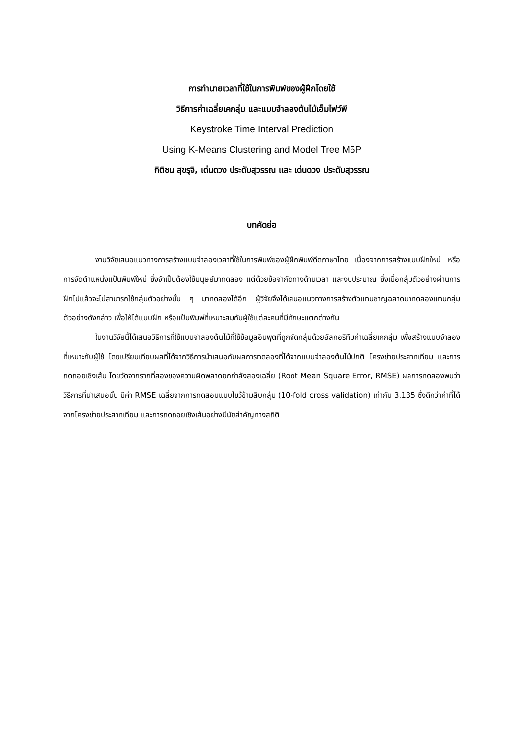การทำนายเวลาที่ใช้ในการพิมพ์ของผู้ฝึกโดยใช้
วิธีการค่าเฉลี่ยเคกลุ่ม และแบบจำลองต้นไม้เอ็มไฟว์พี
Keystroke Time Interval Prediction
Using K-Means Clustering and Model Tree M5P
กิติชน สุขรุจิ, เด่นดวง ประดับสุวรรณ และ เด่นดวง ประดับสุวรรณ
บทคัดย่อ
งานวิจัยเสนอแนวทางการสร้างแบบจำลองเวลาที่ใช้ในการพิมพ์ของผู้ฝึกพิมพ์ดีดภาษาไทย เนื่องจากการสร้างแบบฝึกใหม่ หรือการจัดตำแหน่งแป้นพิมพ์ใหม่ ซึ่งจำเป็นต้องใช้มนุษย์มาทดลอง แต่ด้วยข้อจำกัดทางด้านเวลา และงบประมาณ ซึ่งเมื่อกลุ่มตัวอย่างผ่านการฝึกไปแล้วจะไม่สามารถใช้กลุ่มตัวอย่างนั้น ๆ มาทดลองได้อีก ผู้วิจัยจึงได้เสนอแนวทางการสร้างตัวแทนชาญฉลาดมาทดลองแทนกลุ่มตัวอย่างดังกล่าว เพื่อให้ได้แบบฝึก หรือแป้นพิมพ์ที่เหมาะสมกับผู้ใช้แต่ละคนที่มีทักษะแตกต่างกัน
ในงานวิจัยนี้ได้เสนอวิธีการที่ใช้แบบจำลองต้นไม้ที่ใช้ข้อมูลอินพุตที่ถูกจัดกลุ่มด้วยอัลกอริทึมค่าเฉลี่ยเคกลุ่ม เพื่อสร้างแบบจำลองที่เหมาะกับผู้ใช้ โดยเปรียบเทียบผลที่ได้จากวิธีการนำเสนอกับผลการทดลองที่ได้จากแบบจำลองต้นไม้ปกติ โครงข่ายประสาทเทียม และการถดถอยเชิงเส้น โดยวัดจากรากที่สองของความผิดพลาดยกกำลังสองเฉลี่ย (Root Mean Square Error, RMSE) ผลการทดลองพบว่าวิธีการที่นำเสนอนั้น มีค่า RMSE เฉลี่ยจากการทดสอบแบบไขว้ข้ามสิบกลุ่ม (10-fold cross validation) เท่ากับ 3.135 ซึ่งดีกว่าค่าที่ได้จากโครงข่ายประสาทเทียม และการถดถอยเชิงเส้นอย่างมีนัยสำคัญทางสถิติ